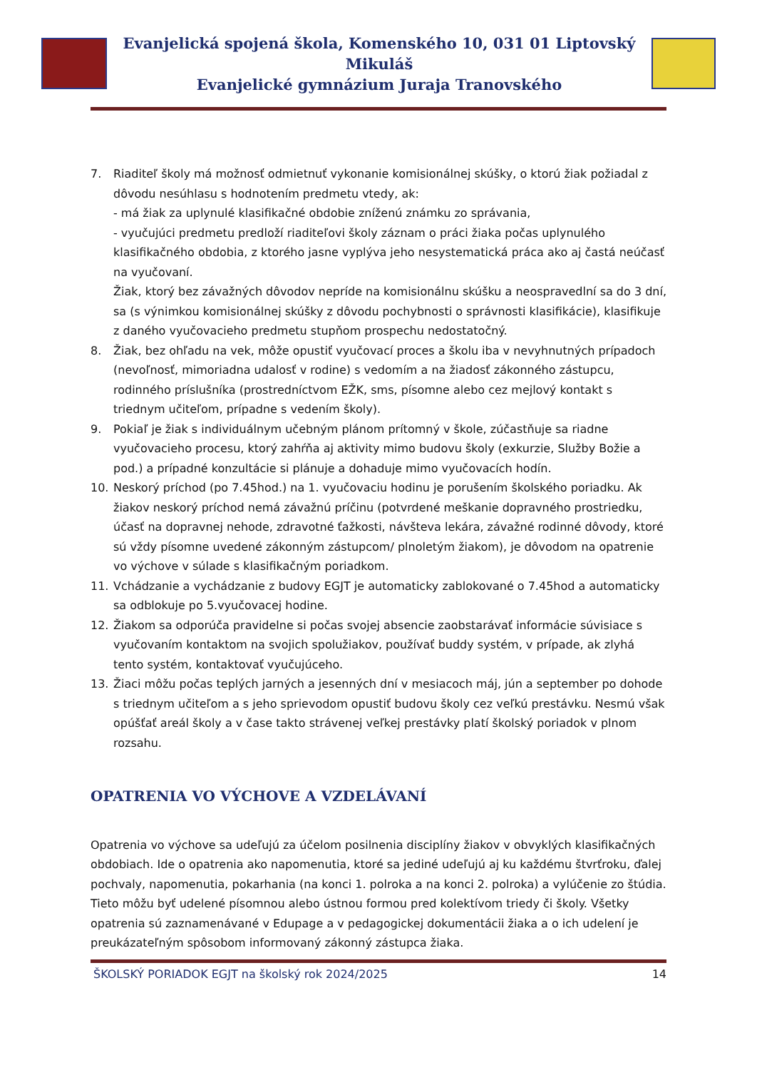Evanjelická spojená škola, Komenského 10, 031 01 Liptovský Mikuláš
Evanjelické gymnázium Juraja Tranovského
7. Riaditeľ školy má možnosť odmietnuť vykonanie komisionálnej skúšky, o ktorú žiak požiadal z dôvodu nesúhlasu s hodnotením predmetu vtedy, ak:
- má žiak za uplynulé klasifikačné obdobie zníženú známku zo správania,
- vyučujúci predmetu predloží riaditeľovi školy záznam o práci žiaka počas uplynulého klasifikačného obdobia, z ktorého jasne vyplýva jeho nesystematická práca ako aj častá neúčasť na vyučovaní.
Žiak, ktorý bez závažných dôvodov nepríde na komisionálnu skúšku a neospravedlní sa do 3 dní, sa (s výnimkou komisionálnej skúšky z dôvodu pochybnosti o správnosti klasifikácie), klasifikuje z daného vyučovacieho predmetu stupňom prospechu nedostatočný.
8. Žiak, bez ohľadu na vek, môže opustiť vyučovací proces a školu iba v nevyhnutných prípadoch (nevoľnosť, mimoriadna udalosť v rodine) s vedomím a na žiadosť zákonného zástupcu, rodinného príslušníka (prostredníctvom EŽK, sms, písomne alebo cez mejlový kontakt s triednym učiteľom, prípadne s vedením školy).
9. Pokiaľ je žiak s individuálnym učebným plánom prítomný v škole, zúčastňuje sa riadne vyučovacieho procesu, ktorý zahŕňa aj aktivity mimo budovu školy (exkurzie, Služby Božie a pod.) a prípadné konzultácie si plánuje a dohaduje mimo vyučovacích hodín.
10. Neskorý príchod (po 7.45hod.) na 1. vyučovaciu hodinu je porušením školského poriadku. Ak žiakov neskorý príchod nemá závažnú príčinu (potvrdené meškanie dopravného prostriedku, účasť na dopravnej nehode, zdravotné ťažkosti, návšteva lekára, závažné rodinné dôvody, ktoré sú vždy písomne uvedené zákonným zástupcom/ plnoletým žiakom), je dôvodom na opatrenie vo výchove v súlade s klasifikačným poriadkom.
11. Vchádzanie a vychádzanie z budovy EGJT je automaticky zablokované o 7.45hod a automaticky sa odblokuje po 5.vyučovacej hodine.
12. Žiakom sa odporúča pravidelne si počas svojej absencie zaobstarávať informácie súvisiace s vyučovaním kontaktom na svojich spolužiakov, používať buddy systém, v prípade, ak zlyhá tento systém, kontaktovať vyučujúceho.
13. Žiaci môžu počas teplých jarných a jesenných dní v mesiacoch máj, jún a september po dohode s triednym učiteľom a s jeho sprievodom opustiť budovu školy cez veľkú prestávku. Nesmú však opúšťať areál školy a v čase takto strávenej veľkej prestávky platí školský poriadok v plnom rozsahu.
OPATRENIA VO VÝCHOVE A VZDELÁVANÍ
Opatrenia vo výchove sa udeľujú za účelom posilnenia disciplíny žiakov v obvyklých klasifikačných obdobiach. Ide o opatrenia ako napomenutia, ktoré sa jediné udeľujú aj ku každému štvrťroku, ďalej pochvaly, napomenutia, pokarhania (na konci 1. polroka a na konci 2. polroka) a vylúčenie zo štúdia. Tieto môžu byť udelené písomnou alebo ústnou formou pred kolektívom triedy či školy. Všetky opatrenia sú zaznamenávané v Edupage a v pedagogickej dokumentácii žiaka a o ich udelení je preukázateľným spôsobom informovaný zákonný zástupca žiaka.
ŠKOLSKÝ PORIADOK EGJT na školský rok 2024/2025 14